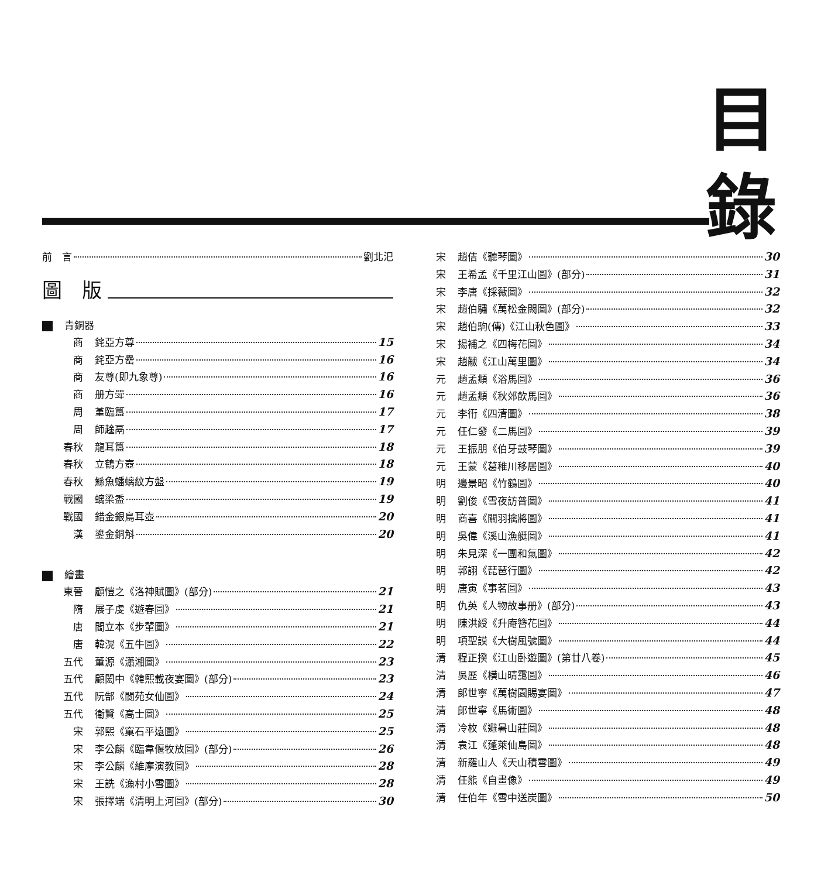目
錄
前　言 劉北汜
圖　版
青銅器
商 䤩亞方尊 15
商 䤩亞方罍 16
商 友尊(即九象尊) 16
商 册方斝 16
周 堇臨簋 17
周 師趛鬲 17
春秋 龍耳簋 18
春秋 立鶴方壺 18
春秋 鯀魚蟠螭紋方盤 19
戰國 螭梁盉 19
戰國 錯金銀鳥耳壺 20
漢 鎏金銅斛 20
繪畫
東晉 顧愷之《洛神賦圖》(部分) 21
隋 展子虔《遊春圖》 21
唐 閻立本《步輦圖》 21
唐 韓滉《五牛圖》 22
五代 董源《瀟湘圖》 23
五代 顧閎中《韓熙載夜宴圖》(部分) 23
五代 阮郜《閬苑女仙圖》 24
五代 衛賢《高士圖》 25
宋 郭熙《窠石平遠圖》 25
宋 李公麟《臨韋偃牧放圖》(部分) 26
宋 李公麟《維摩演教圖》 28
宋 王詵《漁村小雪圖》 28
宋 張擇端《清明上河圖》(部分) 30
宋 趙佶《聽琴圖》 30
宋 王希孟《千里江山圖》(部分) 31
宋 李唐《採薇圖》 32
宋 趙伯驌《萬松金闕圖》(部分) 32
宋 趙伯駒(傳)《江山秋色圖》 33
宋 揚補之《四梅花圖》 34
宋 趙黻《江山萬里圖》 34
元 趙孟頫《浴馬圖》 36
元 趙孟頫《秋郊飲馬圖》 36
元 李衎《四清圖》 38
元 任仁發《二馬圖》 39
元 王振朋《伯牙鼓琴圖》 39
元 王蒙《葛稚川移居圖》 40
明 邊景昭《竹鶴圖》 40
明 劉俊《雪夜訪普圖》 41
明 商喜《關羽擒將圖》 41
明 吳偉《溪山漁艇圖》 41
明 朱見深《一團和氣圖》 42
明 郭詡《琵琶行圖》 42
明 唐寅《事茗圖》 43
明 仇英《人物故事册》(部分) 43
明 陳洪綬《升庵簪花圖》 44
明 項聖謨《大樹風號圖》 44
清 程正揆《江山卧遊圖》(第廿八卷) 45
清 吳歷《横山晴靄圖》 46
清 郎世寧《萬樹園賜宴圖》 47
清 郎世寧《馬術圖》 48
清 冷枚《避暑山莊圖》 48
清 袁江《蓬萊仙島圖》 48
清 新羅山人《天山積雪圖》 49
清 任熊《自畫像》 49
清 任伯年《雪中送炭圖》 50